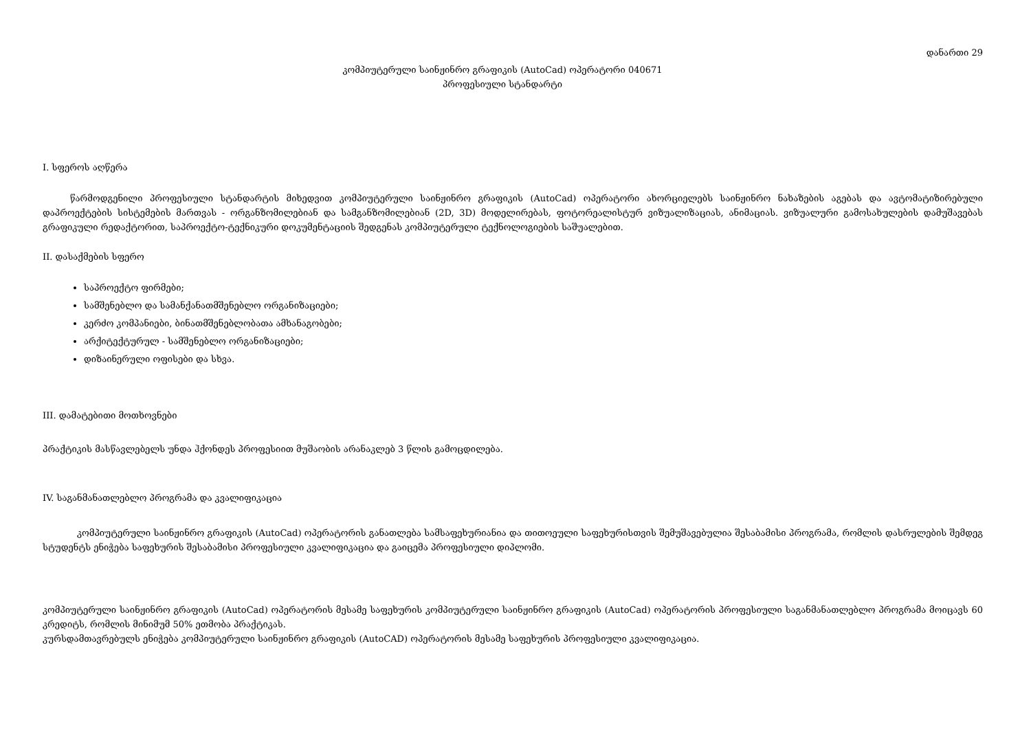დანართი 29
კომპიუტერული საინჟინრო გრაფიკის (AutoCad) ოპერატორი 040671
პროფესიული სტანდარტი
I. სფეროს აღწერა
წარმოდგენილი პროფესიული სტანდარტის მიხედვით კომპიუტერული საინჟინრო გრაფიკის (AutoCad) ოპერატორი ახორციელებს საინჟინრო ნახაზების აგებას და ავტომატიზირებული დაპროექტების სისტემების მართვას - ორგანზომილებიან და სამგანზომილებიან (2D, 3D) მოდელირებას, ფოტორეალისტურ ვიზუალიზაციას, ანიმაციას. ვიზუალური გამოსახულების დამუშავებას გრაფიკული რედაქტორით, საპროექტო-ტექნიკური დოკუმენტაციის შედგენას კომპიუტერული ტექნოლოგიების საშუალებით.
II. დასაქმების სფერო
საპროექტო ფირმები;
სამშენებლო და სამანქანათმშენებლო ორგანიზაციები;
კერძო კომპანიები, ბინათმშენებლობათა ამხანაგობები;
არქიტექტურულ - სამშენებლო ორგანიზაციები;
დიზაინერული ოფისები და სხვა.
III. დამატებითი მოთხოვნები
პრაქტიკის მასწავლებელს უნდა ჰქონდეს პროფესიით მუშაობის არანაკლებ 3 წლის გამოცდილება.
IV. საგანმანათლებლო პროგრამა და კვალიფიკაცია
კომპიუტერული საინჟინრო გრაფიკის (AutoCad) ოპერატორის განათლება სამსაფეხურიანია და თითოეული საფეხურისთვის შემუშავებულია შესაბამისი პროგრამა, რომლის დასრულების შემდეგ სტუდენტს ენიჭება საფეხურის შესაბამისი პროფესიული კვალიფიკაცია და გაიცემა პროფესიული დიპლომი.
კომპიუტერული საინჟინრო გრაფიკის (AutoCad) ოპერატორის მესამე საფეხურის კომპიუტერული საინჟინრო გრაფიკის (AutoCad) ოპერატორის პროფესიული საგანმანათლებლო პროგრამა მოიცავს 60 კრედიტს, რომლის მინიმუმ 50% ეთმობა პრაქტიკას.
კურსდამთავრებულს ენიჭება კომპიუტერული საინჟინრო გრაფიკის (AutoCAD) ოპერატორის მესამე საფეხურის პროფესიული კვალიფიკაცია.